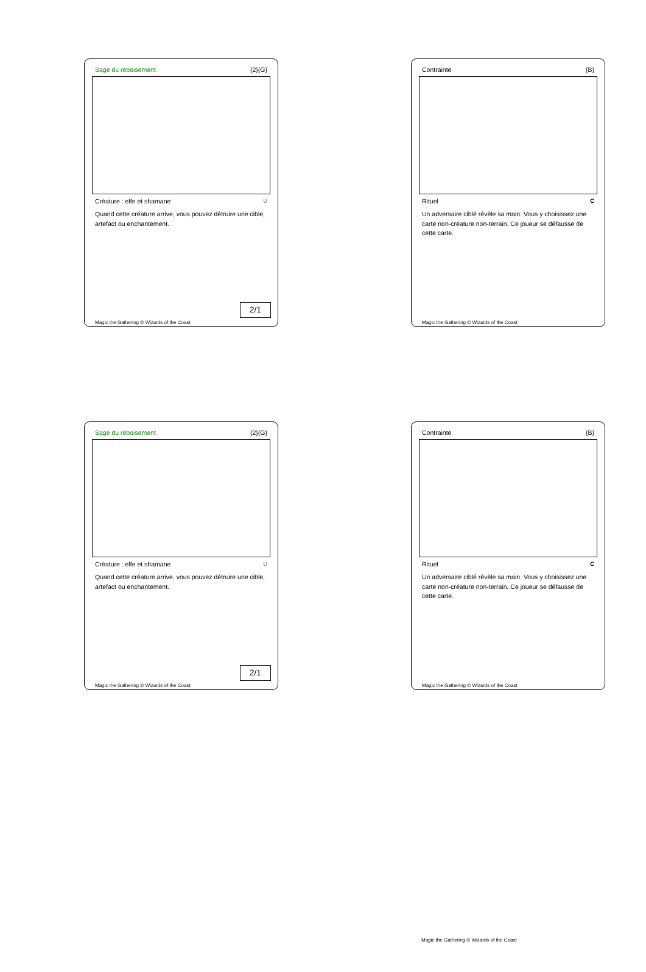Sage du reboisement {2}{G}
Créature : elfe et shamane U
Quand cette créature arrive, vous pouvez détruire une cible, artefact ou enchantement.
2/1
Magic the Gathering © Wizards of the Coast
Contrainte {B}
Rituel C
Un adversaire ciblé révèle sa main. Vous y choisissez une carte non-créature non-terrain. Ce joueur se défausse de cette carte.
Magic the Gathering © Wizards of the Coast
Sage du reboisement {2}{G}
Créature : elfe et shamane U
Quand cette créature arrive, vous pouvez détruire une cible, artefact ou enchantement.
2/1
Magic the Gathering © Wizards of the Coast
Contrainte {B}
Rituel C
Un adversaire ciblé révèle sa main. Vous y choisissez une carte non-créature non-terrain. Ce joueur se défausse de cette carte.
Magic the Gathering © Wizards of the Coast
Magic the Gathering © Wizards of the Coast